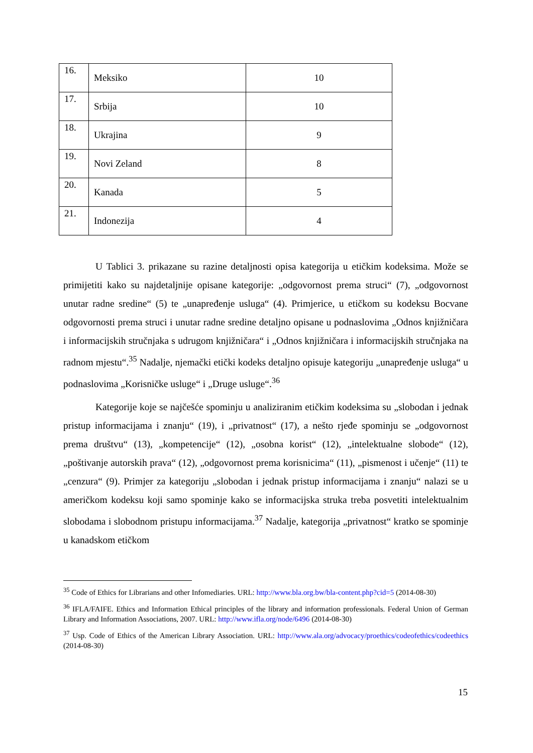| 16. | Meksiko | 10 |
| 17. | Srbija | 10 |
| 18. | Ukrajina | 9 |
| 19. | Novi Zeland | 8 |
| 20. | Kanada | 5 |
| 21. | Indonezija | 4 |
U Tablici 3. prikazane su razine detaljnosti opisa kategorija u etičkim kodeksima. Može se primijetiti kako su najdetaljnije opisane kategorije: „odgovornost prema struci“ (7), „odgovornost unutar radne sredine“ (5) te „unapređenje usluga“ (4). Primjerice, u etičkom su kodeksu Bocvane odgovornosti prema struci i unutar radne sredine detaljno opisane u podnaslovima „Odnos knjižničara i informacijskih stručnjaka s udrugom knjižničara“ i „Odnos knjižničara i informacijskih stručnjaka na radnom mjestu“.<sup>35</sup> Nadalje, njemački etički kodeks detaljno opisuje kategoriju „unapređenje usluga“ u podnaslovima „Korisničke usluge“ i „Druge usluge“.<sup>36</sup>
Kategorije koje se najčešće spominju u analiziranim etičkim kodeksima su „slobodan i jednak pristup informacijama i znanju“ (19), i „privatnost“ (17), a nešto rjeđe spominju se „odgovornost prema društvu“ (13), „kompetencije“ (12), „osobna korist“ (12), „intelektualne slobode“ (12), „poštivanje autorskih prava“ (12), „odgovornost prema korisnicima“ (11), „pismenost i učenje“ (11) te „cenzura“ (9). Primjer za kategoriju „slobodan i jednak pristup informacijama i znanju“ nalazi se u američkom kodeksu koji samo spominje kako se informacijska struka treba posvetiti intelektualnim slobodama i slobodnom pristupu informacijama.<sup>37</sup> Nadalje, kategorija „privatnost“ kratko se spominje u kanadskom etičkom
<sup>35</sup> Code of Ethics for Librarians and other Infomediaries. URL: http://www.bla.org.bw/bla-content.php?cid=5 (2014-08-30)
<sup>36</sup> IFLA/FAIFE. Ethics and Information Ethical principles of the library and information professionals. Federal Union of German Library and Information Associations, 2007. URL: http://www.ifla.org/node/6496 (2014-08-30)
<sup>37</sup> Usp. Code of Ethics of the American Library Association. URL: http://www.ala.org/advocacy/proethics/codeofethics/codeethics (2014-08-30)
15